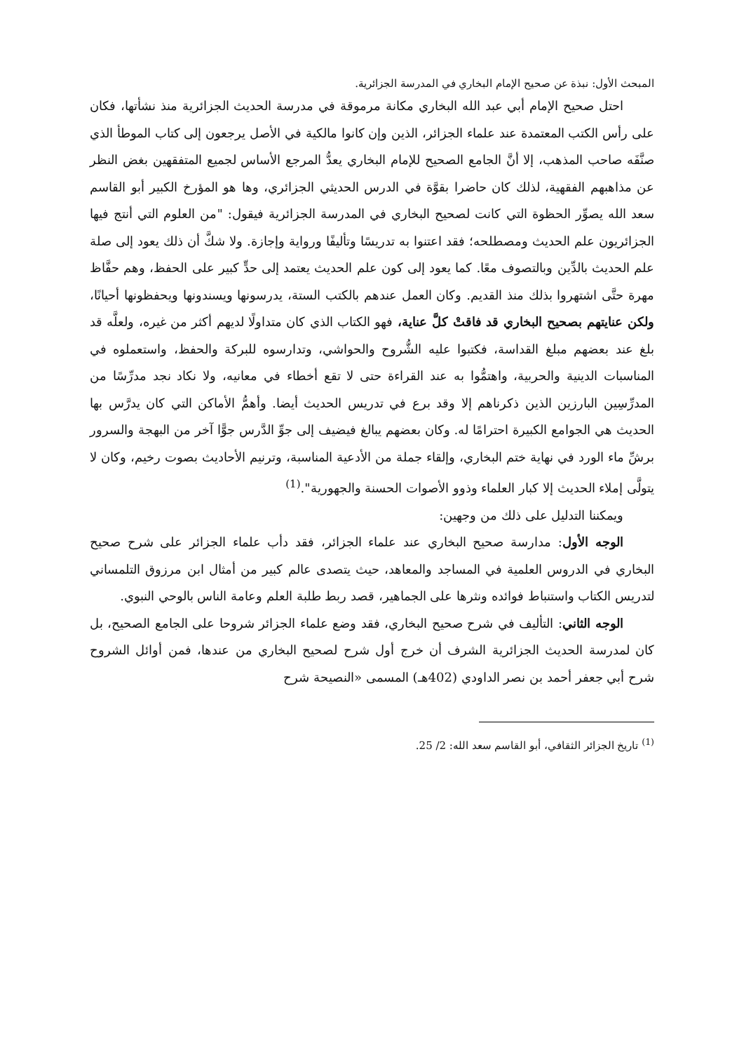المبحث الأول: نبذة عن صحيح الإمام البخاري في المدرسة الجزائرية.
احتل صحيح الإمام أبي عبد الله البخاري مكانة مرموقة في مدرسة الحديث الجزائرية منذ نشأتها، فكان على رأس الكتب المعتمدة عند علماء الجزائر، الذين وإن كانوا مالكية في الأصل يرجعون إلى كتاب الموطأ الذي صنَّفَه صاحب المذهب، إلا أنَّ الجامع الصحيح للإمام البخاري يعدُّ المرجع الأساس لجميع المتفقهين بغض النظر عن مذاهبهم الفقهية، لذلك كان حاضرا بقوَّة في الدرس الحديثي الجزائري، وها هو المؤرخ الكبير أبو القاسم سعد الله يصوِّر الحظوة التي كانت لصحيح البخاري في المدرسة الجزائرية فيقول: "من العلوم التي أنتج فيها الجزائريون علم الحديث ومصطلحه؛ فقد اعتنوا به تدريسًا وتأليفًا ورواية وإجازة. ولا شكَّ أن ذلك يعود إلى صلة علم الحديث بالدِّين وبالتصوف معًا. كما يعود إلى كون علم الحديث يعتمد إلى حدٍّ كبير على الحفظ، وهم حفَّاظ مهرة حتَّى اشتهروا بذلك منذ القديم. وكان العمل عندهم بالكتب الستة، يدرسونها ويسندونها ويحفظونها أحيانًا، ولكن عنايتهم بصحيح البخاري قد فاقتْ كلَّ عناية، فهو الكتاب الذي كان متداولًا لديهم أكثر من غيره، ولعلَّه قد بلغ عند بعضهم مبلغ القداسة، فكتبوا عليه الشُّروح والحواشي، وتدارسوه للبركة والحفظ، واستعملوه في المناسبات الدينية والحربية، واهتمُّوا به عند القراءة حتى لا تقع أخطاء في معانيه، ولا نكاد نجد مدرِّسًا من المدرِّسِين البارزين الذين ذكرناهم إلا وقد برع في تدريس الحديث أيضا. وأهمُّ الأماكن التي كان يدرَّس بها الحديث هي الجوامع الكبيرة احترامًا له. وكان بعضهم يبالغ فيضيف إلى جوِّ الدَّرس جوًّا آخر من البهجة والسرور برشِّ ماء الورد في نهاية ختم البخاري، وإلقاء جملة من الأدعية المناسبة، وترنيم الأحاديث بصوت رخيم، وكان لا يتولَّى إملاء الحديث إلا كبار العلماء وذوو الأصوات الحسنة والجهورية".<sup>(1)</sup>
ويمكننا التدليل على ذلك من وجهين:
الوجه الأول: مدارسة صحيح البخاري عند علماء الجزائر، فقد دأب علماء الجزائر على شرح صحيح البخاري في الدروس العلمية في المساجد والمعاهد، حيث يتصدى عالم كبير من أمثال ابن مرزوق التلمساني لتدريس الكتاب واستنباط فوائده ونثرها على الجماهير، قصد ربط طلبة العلم وعامة الناس بالوحي النبوي.
الوجه الثاني: التأليف في شرح صحيح البخاري، فقد وضع علماء الجزائر شروحا على الجامع الصحيح، بل كان لمدرسة الحديث الجزائرية الشرف أن خرج أول شرح لصحيح البخاري من عندها، فمن أوائل الشروح شرح أبي جعفر أحمد بن نصر الداودي (402هـ) المسمى «النصيحة شرح
<sup>(1)</sup> تاريخ الجزائر الثقافي، أبو القاسم سعد الله: 2/ 25.